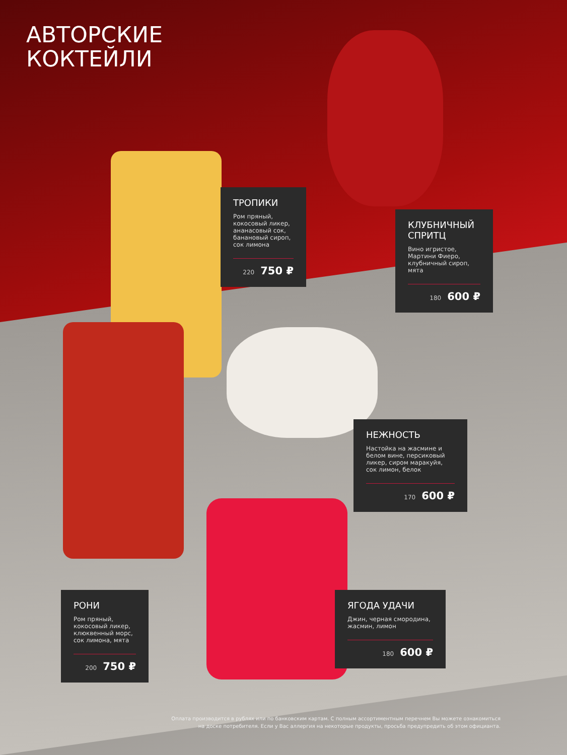АВТОРСКИЕ
КОКТЕЙЛИ
ТРОПИКИ
Ром пряный, кокосовый ликер, ананасовый сок, банановый сироп, сок лимона
220 750 ₽
КЛУБНИЧНЫЙ СПРИТЦ
Вино игристое, Мартини Фиеро, клубничный сироп, мята
180 600 ₽
НЕЖНОСТЬ
Настойка на жасмине и белом вине, персиковый ликер, сиром маракуйя, сок лимон, белок
170 600 ₽
РОНИ
Ром пряный, кокосовый ликер, клюквенный морс, сок лимона, мята
200 750 ₽
ЯГОДА УДАЧИ
Джин, черная смородина, жасмин, лимон
180 600 ₽
Оплата производится в рублях или по банковским картам. С полным ассортиментным перечнем Вы можете ознакомиться
на доске потребителя. Если у Вас аллергия на некоторые продукты, просьба предупредить об этом официанта.